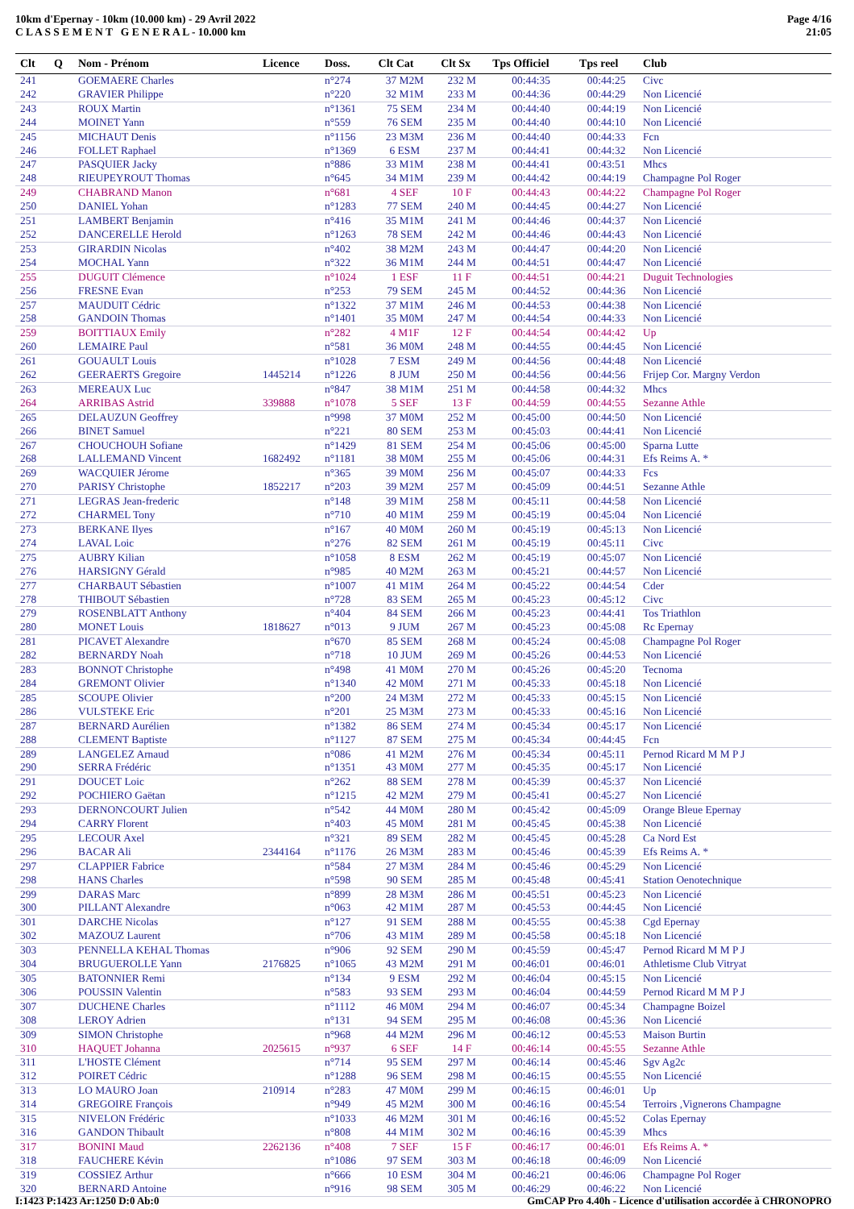10km d'Epernay - 10km (10.000 km) - 29 Avril 2022
C L A S S E M E N T G E N E R A L - 10.000 km
Page 4/16
21:05
| Clt | Q | Nom - Prénom | Licence | Doss. | Clt Cat | Clt Sx | Tps Officiel | Tps reel | Club |
| --- | --- | --- | --- | --- | --- | --- | --- | --- | --- |
| 241 | | GOEMAERE Charles | | n°274 | 37 M2M | 232 M | 00:44:35 | 00:44:25 | Civc |
| 242 | | GRAVIER Philippe | | n°220 | 32 M1M | 233 M | 00:44:36 | 00:44:29 | Non Licencié |
| 243 | | ROUX Martin | | n°1361 | 75 SEM | 234 M | 00:44:40 | 00:44:19 | Non Licencié |
| 244 | | MOINET Yann | | n°559 | 76 SEM | 235 M | 00:44:40 | 00:44:10 | Non Licencié |
| 245 | | MICHAUT Denis | | n°1156 | 23 M3M | 236 M | 00:44:40 | 00:44:33 | Fcn |
| 246 | | FOLLET Raphael | | n°1369 | 6 ESM | 237 M | 00:44:41 | 00:44:32 | Non Licencié |
| 247 | | PASQUIER Jacky | | n°886 | 33 M1M | 238 M | 00:44:41 | 00:43:51 | Mhcs |
| 248 | | RIEUPEYROUT Thomas | | n°645 | 34 M1M | 239 M | 00:44:42 | 00:44:19 | Champagne Pol Roger |
| 249 | | CHABRAND Manon | | n°681 | 4 SEF | 10 F | 00:44:43 | 00:44:22 | Champagne Pol Roger |
| 250 | | DANIEL Yohan | | n°1283 | 77 SEM | 240 M | 00:44:45 | 00:44:27 | Non Licencié |
| 251 | | LAMBERT Benjamin | | n°416 | 35 M1M | 241 M | 00:44:46 | 00:44:37 | Non Licencié |
| 252 | | DANCERELLE Herold | | n°1263 | 78 SEM | 242 M | 00:44:46 | 00:44:43 | Non Licencié |
| 253 | | GIRARDIN Nicolas | | n°402 | 38 M2M | 243 M | 00:44:47 | 00:44:20 | Non Licencié |
| 254 | | MOCHAL Yann | | n°322 | 36 M1M | 244 M | 00:44:51 | 00:44:47 | Non Licencié |
| 255 | | DUGUIT Clémence | | n°1024 | 1 ESF | 11 F | 00:44:51 | 00:44:21 | Duguit Technologies |
| 256 | | FRESNE Evan | | n°253 | 79 SEM | 245 M | 00:44:52 | 00:44:36 | Non Licencié |
| 257 | | MAUDUIT Cédric | | n°1322 | 37 M1M | 246 M | 00:44:53 | 00:44:38 | Non Licencié |
| 258 | | GANDOIN Thomas | | n°1401 | 35 M0M | 247 M | 00:44:54 | 00:44:33 | Non Licencié |
| 259 | | BOITTIAUX Emily | | n°282 | 4 M1F | 12 F | 00:44:54 | 00:44:42 | Up |
| 260 | | LEMAIRE Paul | | n°581 | 36 M0M | 248 M | 00:44:55 | 00:44:45 | Non Licencié |
| 261 | | GOUAULT Louis | | n°1028 | 7 ESM | 249 M | 00:44:56 | 00:44:48 | Non Licencié |
| 262 | | GEERAERTS Gregoire | 1445214 | n°1226 | 8 JUM | 250 M | 00:44:56 | 00:44:56 | Frijep Cor. Margny Verdon |
| 263 | | MEREAUX Luc | | n°847 | 38 M1M | 251 M | 00:44:58 | 00:44:32 | Mhcs |
| 264 | | ARRIBAS Astrid | 339888 | n°1078 | 5 SEF | 13 F | 00:44:59 | 00:44:55 | Sezanne Athle |
| 265 | | DELAUZUN Geoffrey | | n°998 | 37 M0M | 252 M | 00:45:00 | 00:44:50 | Non Licencié |
| 266 | | BINET Samuel | | n°221 | 80 SEM | 253 M | 00:45:03 | 00:44:41 | Non Licencié |
| 267 | | CHOUCHOUH Sofiane | | n°1429 | 81 SEM | 254 M | 00:45:06 | 00:45:00 | Sparna Lutte |
| 268 | | LALLEMAND Vincent | 1682492 | n°1181 | 38 M0M | 255 M | 00:45:06 | 00:44:31 | Efs Reims A. * |
| 269 | | WACQUIER Jérome | | n°365 | 39 M0M | 256 M | 00:45:07 | 00:44:33 | Fcs |
| 270 | | PARISY Christophe | 1852217 | n°203 | 39 M2M | 257 M | 00:45:09 | 00:44:51 | Sezanne Athle |
| 271 | | LEGRAS Jean-frederic | | n°148 | 39 M1M | 258 M | 00:45:11 | 00:44:58 | Non Licencié |
| 272 | | CHARMEL Tony | | n°710 | 40 M1M | 259 M | 00:45:19 | 00:45:04 | Non Licencié |
| 273 | | BERKANE Ilyes | | n°167 | 40 M0M | 260 M | 00:45:19 | 00:45:13 | Non Licencié |
| 274 | | LAVAL Loic | | n°276 | 82 SEM | 261 M | 00:45:19 | 00:45:11 | Civc |
| 275 | | AUBRY Kilian | | n°1058 | 8 ESM | 262 M | 00:45:19 | 00:45:07 | Non Licencié |
| 276 | | HARSIGNY Gérald | | n°985 | 40 M2M | 263 M | 00:45:21 | 00:44:57 | Non Licencié |
| 277 | | CHARBAUT Sébastien | | n°1007 | 41 M1M | 264 M | 00:45:22 | 00:44:54 | Cder |
| 278 | | THIBOUT Sébastien | | n°728 | 83 SEM | 265 M | 00:45:23 | 00:45:12 | Civc |
| 279 | | ROSENBLATT Anthony | | n°404 | 84 SEM | 266 M | 00:45:23 | 00:44:41 | Tos Triathlon |
| 280 | | MONET Louis | 1818627 | n°013 | 9 JUM | 267 M | 00:45:23 | 00:45:08 | Rc Epernay |
| 281 | | PICAVET Alexandre | | n°670 | 85 SEM | 268 M | 00:45:24 | 00:45:08 | Champagne Pol Roger |
| 282 | | BERNARDY Noah | | n°718 | 10 JUM | 269 M | 00:45:26 | 00:44:53 | Non Licencié |
| 283 | | BONNOT Christophe | | n°498 | 41 M0M | 270 M | 00:45:26 | 00:45:20 | Tecnoma |
| 284 | | GREMONT Olivier | | n°1340 | 42 M0M | 271 M | 00:45:33 | 00:45:18 | Non Licencié |
| 285 | | SCOUPE Olivier | | n°200 | 24 M3M | 272 M | 00:45:33 | 00:45:15 | Non Licencié |
| 286 | | VULSTEKE Eric | | n°201 | 25 M3M | 273 M | 00:45:33 | 00:45:16 | Non Licencié |
| 287 | | BERNARD Aurélien | | n°1382 | 86 SEM | 274 M | 00:45:34 | 00:45:17 | Non Licencié |
| 288 | | CLEMENT Baptiste | | n°1127 | 87 SEM | 275 M | 00:45:34 | 00:44:45 | Fcn |
| 289 | | LANGELEZ Arnaud | | n°086 | 41 M2M | 276 M | 00:45:34 | 00:45:11 | Pernod Ricard M M P J |
| 290 | | SERRA Frédéric | | n°1351 | 43 M0M | 277 M | 00:45:35 | 00:45:17 | Non Licencié |
| 291 | | DOUCET Loic | | n°262 | 88 SEM | 278 M | 00:45:39 | 00:45:37 | Non Licencié |
| 292 | | POCHIERO Gaëtan | | n°1215 | 42 M2M | 279 M | 00:45:41 | 00:45:27 | Non Licencié |
| 293 | | DERNONCOURT Julien | | n°542 | 44 M0M | 280 M | 00:45:42 | 00:45:09 | Orange Bleue Epernay |
| 294 | | CARRY Florent | | n°403 | 45 M0M | 281 M | 00:45:45 | 00:45:38 | Non Licencié |
| 295 | | LECOUR Axel | | n°321 | 89 SEM | 282 M | 00:45:45 | 00:45:28 | Ca Nord Est |
| 296 | | BACAR Ali | 2344164 | n°1176 | 26 M3M | 283 M | 00:45:46 | 00:45:39 | Efs Reims A. * |
| 297 | | CLAPPIER Fabrice | | n°584 | 27 M3M | 284 M | 00:45:46 | 00:45:29 | Non Licencié |
| 298 | | HANS Charles | | n°598 | 90 SEM | 285 M | 00:45:48 | 00:45:41 | Station Oenotechnique |
| 299 | | DARAS Marc | | n°899 | 28 M3M | 286 M | 00:45:51 | 00:45:23 | Non Licencié |
| 300 | | PILLANT Alexandre | | n°063 | 42 M1M | 287 M | 00:45:53 | 00:44:45 | Non Licencié |
| 301 | | DARCHE Nicolas | | n°127 | 91 SEM | 288 M | 00:45:55 | 00:45:38 | Cgd Epernay |
| 302 | | MAZOUZ Laurent | | n°706 | 43 M1M | 289 M | 00:45:58 | 00:45:18 | Non Licencié |
| 303 | | PENNELLA KEHAL Thomas | | n°906 | 92 SEM | 290 M | 00:45:59 | 00:45:47 | Pernod Ricard M M P J |
| 304 | | BRUGUEROLLE Yann | 2176825 | n°1065 | 43 M2M | 291 M | 00:46:01 | 00:46:01 | Athletisme Club Vitryat |
| 305 | | BATONNIER Remi | | n°134 | 9 ESM | 292 M | 00:46:04 | 00:45:15 | Non Licencié |
| 306 | | POUSSIN Valentin | | n°583 | 93 SEM | 293 M | 00:46:04 | 00:44:59 | Pernod Ricard M M P J |
| 307 | | DUCHENE Charles | | n°1112 | 46 M0M | 294 M | 00:46:07 | 00:45:34 | Champagne Boizel |
| 308 | | LEROY Adrien | | n°131 | 94 SEM | 295 M | 00:46:08 | 00:45:36 | Non Licencié |
| 309 | | SIMON Christophe | | n°968 | 44 M2M | 296 M | 00:46:12 | 00:45:53 | Maison Burtin |
| 310 | | HAQUET Johanna | 2025615 | n°937 | 6 SEF | 14 F | 00:46:14 | 00:45:55 | Sezanne Athle |
| 311 | | L'HOSTE Clément | | n°714 | 95 SEM | 297 M | 00:46:14 | 00:45:46 | Sgv Ag2c |
| 312 | | POIRET Cédric | | n°1288 | 96 SEM | 298 M | 00:46:15 | 00:45:55 | Non Licencié |
| 313 | | LO MAURO Joan | 210914 | n°283 | 47 M0M | 299 M | 00:46:15 | 00:46:01 | Up |
| 314 | | GREGOIRE François | | n°949 | 45 M2M | 300 M | 00:46:16 | 00:45:54 | Terroirs ,Vignerons Champagne |
| 315 | | NIVELON Frédéric | | n°1033 | 46 M2M | 301 M | 00:46:16 | 00:45:52 | Colas Epernay |
| 316 | | GANDON Thibault | | n°808 | 44 M1M | 302 M | 00:46:16 | 00:45:39 | Mhcs |
| 317 | | BONINI Maud | 2262136 | n°408 | 7 SEF | 15 F | 00:46:17 | 00:46:01 | Efs Reims A. * |
| 318 | | FAUCHERE Kévin | | n°1086 | 97 SEM | 303 M | 00:46:18 | 00:46:09 | Non Licencié |
| 319 | | COSSIEZ Arthur | | n°666 | 10 ESM | 304 M | 00:46:21 | 00:46:06 | Champagne Pol Roger |
| 320 | | BERNARD Antoine | | n°916 | 98 SEM | 305 M | 00:46:29 | 00:46:22 | Non Licencié |
I:1423 P:1423 Ar:1250 D:0 Ab:0 GmCAP Pro 4.40h - Licence d'utilisation accordée à CHRONOPRO